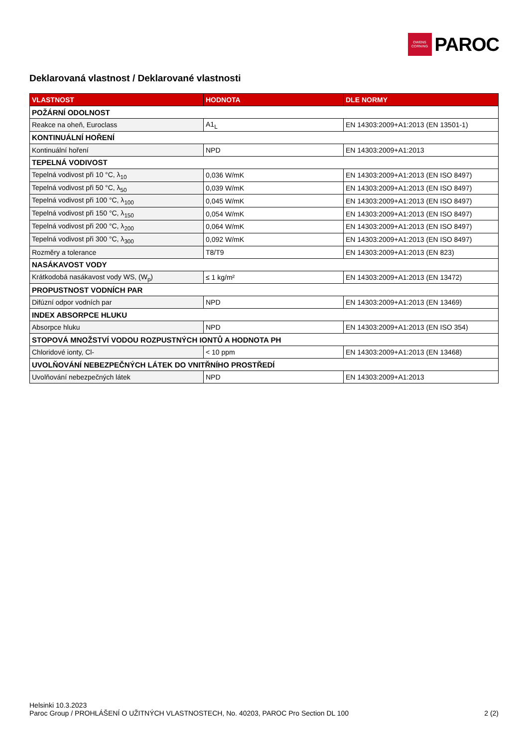OWENS
CORNING
PAROC
Deklarovaná vlastnost / Deklarované vlastnosti
| VLASTNOST | HODNOTA | DLE NORMY |
| --- | --- | --- |
| POŽÁRNÍ ODOLNOST | | |
| Reakce na oheň, Euroclass | A1<sub>L</sub> | EN 14303:2009+A1:2013 (EN 13501-1) |
| KONTINUÁLNÍ HOŘENÍ | | |
| Kontinuální hoření | NPD | EN 14303:2009+A1:2013 |
| TEPELNÁ VODIVOST | | |
| Tepelná vodivost při 10 °C, λ<sub>10</sub> | 0,036 W/mK | EN 14303:2009+A1:2013 (EN ISO 8497) |
| Tepelná vodivost při 50 °C, λ<sub>50</sub> | 0,039 W/mK | EN 14303:2009+A1:2013 (EN ISO 8497) |
| Tepelná vodivost při 100 °C, λ<sub>100</sub> | 0,045 W/mK | EN 14303:2009+A1:2013 (EN ISO 8497) |
| Tepelná vodivost při 150 °C, λ<sub>150</sub> | 0,054 W/mK | EN 14303:2009+A1:2013 (EN ISO 8497) |
| Tepelná vodivost při 200 °C, λ<sub>200</sub> | 0,064 W/mK | EN 14303:2009+A1:2013 (EN ISO 8497) |
| Tepelná vodivost při 300 °C, λ<sub>300</sub> | 0,092 W/mK | EN 14303:2009+A1:2013 (EN ISO 8497) |
| Rozměry a tolerance | T8/T9 | EN 14303:2009+A1:2013 (EN 823) |
| NASÁKAVOST VODY | | |
| Krátkodobá nasákavost vody WS, (W<sub>p</sub>) | ≤ 1 kg/m² | EN 14303:2009+A1:2013 (EN 13472) |
| PROPUSTNOST VODNÍCH PAR | | |
| Difúzní odpor vodních par | NPD | EN 14303:2009+A1:2013 (EN 13469) |
| INDEX ABSORPCE HLUKU | | |
| Absorpce hluku | NPD | EN 14303:2009+A1:2013 (EN ISO 354) |
| STOPOVÁ MNOŽSTVÍ VODOU ROZPUSTNÝCH IONTŮ A HODNOTA PH | | |
| Chloridové ionty, Cl- | < 10 ppm | EN 14303:2009+A1:2013 (EN 13468) |
| UVOLŇOVÁNÍ NEBEZPEČNÝCH LÁTEK DO VNITŘNÍHO PROSTŘEDÍ | | |
| Uvolňování nebezpečných látek | NPD | EN 14303:2009+A1:2013 |
Helsinki 10.3.2023
Paroc Group / PROHLÁŠENÍ O UŽITNÝCH VLASTNOSTECH, No. 40203, PAROC Pro Section DL 100 2 (2)